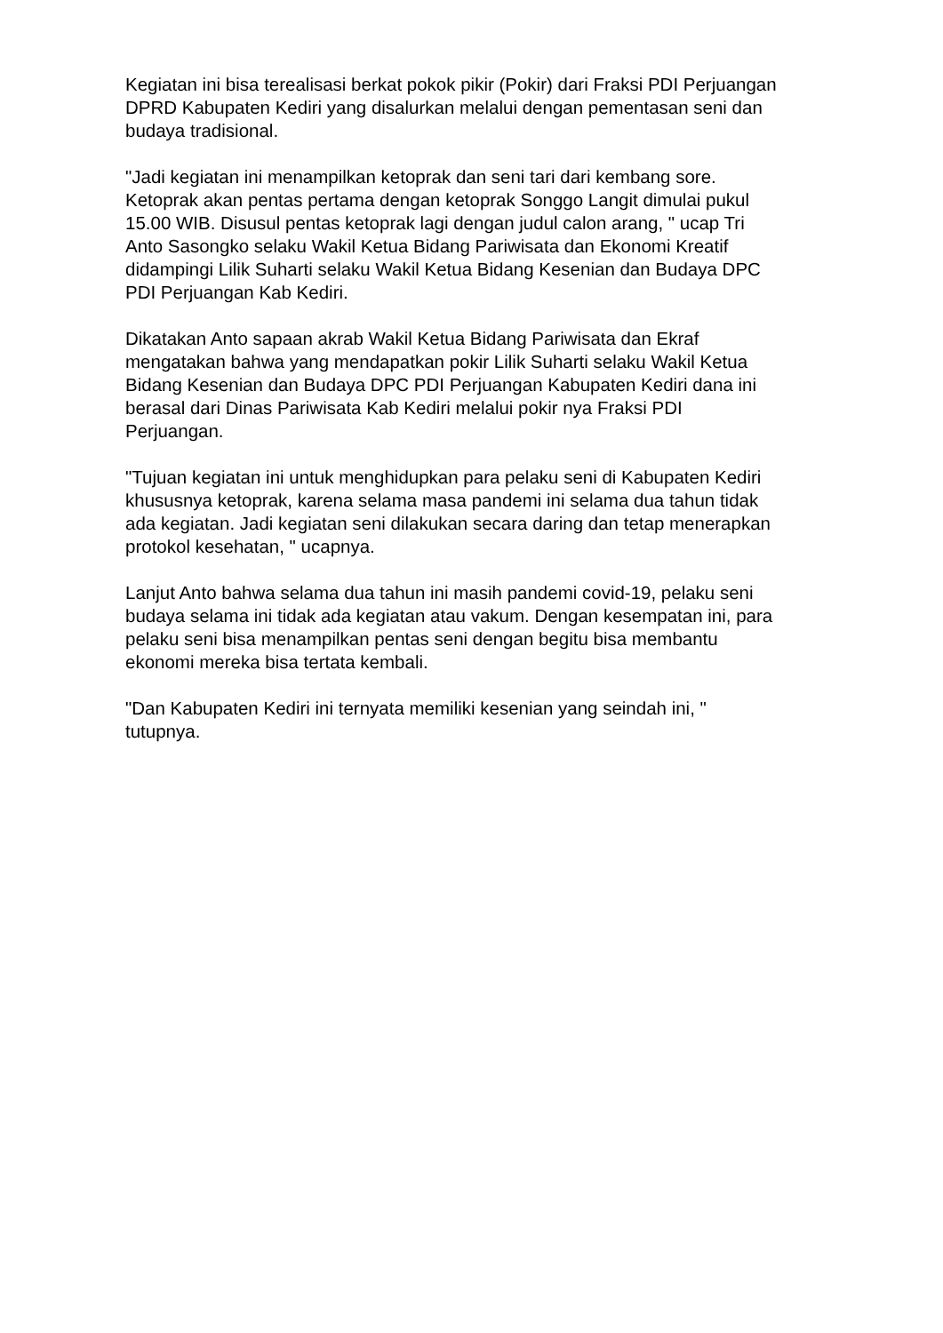Kegiatan ini bisa terealisasi berkat pokok pikir (Pokir) dari Fraksi PDI Perjuangan DPRD Kabupaten Kediri yang disalurkan melalui dengan pementasan seni dan budaya tradisional.
"Jadi kegiatan ini menampilkan ketoprak dan seni tari dari kembang sore. Ketoprak akan pentas pertama dengan ketoprak Songgo Langit dimulai pukul 15.00 WIB. Disusul pentas ketoprak lagi dengan judul calon arang, " ucap Tri Anto Sasongko selaku Wakil Ketua Bidang Pariwisata dan Ekonomi Kreatif didampingi Lilik Suharti selaku Wakil Ketua Bidang Kesenian dan Budaya DPC PDI Perjuangan Kab Kediri.
Dikatakan Anto sapaan akrab Wakil Ketua Bidang Pariwisata dan Ekraf mengatakan bahwa yang mendapatkan pokir Lilik Suharti selaku Wakil Ketua Bidang Kesenian dan Budaya DPC PDI Perjuangan Kabupaten Kediri dana ini berasal dari Dinas Pariwisata Kab Kediri melalui pokir nya Fraksi PDI Perjuangan.
"Tujuan kegiatan ini untuk menghidupkan para pelaku seni di Kabupaten Kediri khususnya ketoprak, karena selama masa pandemi ini selama dua tahun tidak ada kegiatan. Jadi kegiatan seni dilakukan secara daring dan tetap menerapkan protokol kesehatan, " ucapnya.
Lanjut Anto bahwa selama dua tahun ini masih pandemi covid-19, pelaku seni budaya selama ini tidak ada kegiatan atau vakum. Dengan kesempatan ini, para pelaku seni bisa menampilkan pentas seni dengan begitu bisa membantu ekonomi mereka bisa tertata kembali.
"Dan Kabupaten Kediri ini ternyata memiliki kesenian yang seindah ini, " tutupnya.